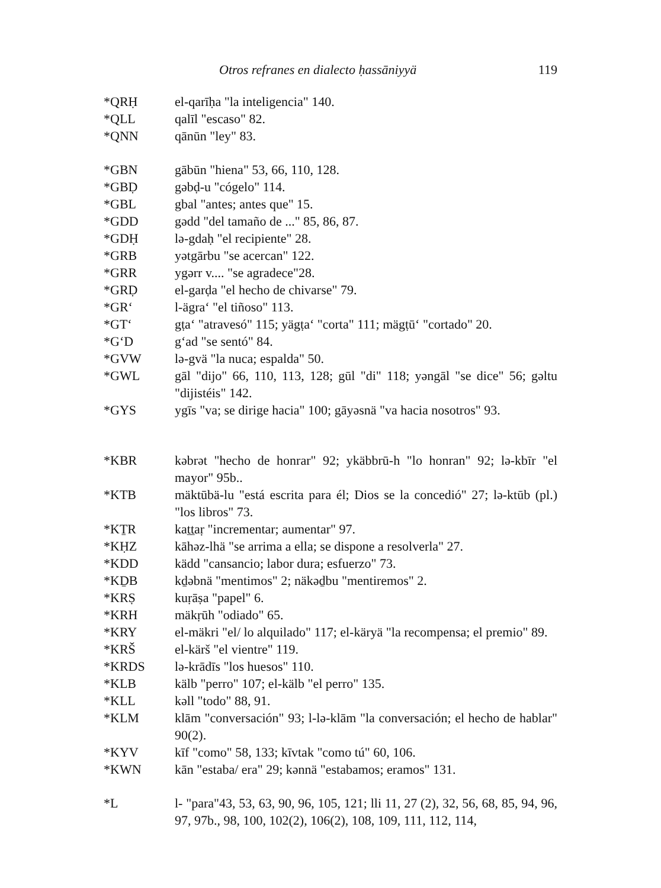Otros refranes en dialecto ḥassāniyyä 119
| *QRḤ | el-qarīḥa "la inteligencia" 140. |
| *QLL | qalīl "escaso" 82. |
| *QNN | qānūn "ley" 83. |
| *GBN | gābūn "hiena" 53, 66, 110, 128. |
| *GBḌ | gəbḍ-u "cógelo" 114. |
| *GBL | gbal "antes; antes que" 15. |
| *GDD | gədd "del tamaño de ..." 85, 86, 87. |
| *GDḤ | lə-gdaḥ "el recipiente" 28. |
| *GRB | yətgārbu "se acercan" 122. |
| *GRR | ygərr v.... "se agradece"28. |
| *GRḌ | el-garḍa "el hecho de chivarse" 79. |
| *GR‘ | l-ägra‘ "el tiñoso" 113. |
| *GT‘ | gṭa‘ "atravesó" 115; yägṭa‘ "corta" 111; mägṭū‘ "cortado" 20. |
| *G‘D | g‘ad "se sentó" 84. |
| *GVW | lə-gvä "la nuca; espalda" 50. |
| *GWL | gāl "dijo" 66, 110, 113, 128; gūl "di" 118; yəngāl "se dice" 56; gəltu "dijistéis" 142. |
| *GYS | ygīs "va; se dirige hacia" 100; gāyəsnä "va hacia nosotros" 93. |
| *KBR | kəbrət "hecho de honrar" 92; ykäbbrū-h "lo honran" 92; lə-kbīr "el mayor" 95b.. |
| *KTB | mäktūbä-lu "está escrita para él; Dios se la concedió" 27; lə-ktūb (pl.) "los libros" 73. |
| *KṮR | kaṯṯaṛ "incrementar; aumentar" 97. |
| *KḤZ | kāhəz-lhä "se arrima a ella; se dispone a resolverla" 27. |
| *KDD | kädd "cansancio; labor dura; esfuerzo" 73. |
| *KḎB | kḏəbnä "mentimos" 2; näkəḏbu "mentiremos" 2. |
| *KRṢ | kuṛāṣa "papel" 6. |
| *KRH | mäkṛūh "odiado" 65. |
| *KRY | el-mäkri "el/ lo alquilado" 117; el-käryä "la recompensa; el premio" 89. |
| *KRŠ | el-kärš "el vientre" 119. |
| *KRDS | lə-krādīs "los huesos" 110. |
| *KLB | kälb "perro" 107; el-kälb "el perro" 135. |
| *KLL | kəll "todo" 88, 91. |
| *KLM | klām "conversación" 93; l-lə-klām "la conversación; el hecho de hablar" 90(2). |
| *KYV | kīf "como" 58, 133; kīvtak "como tú" 60, 106. |
| *KWN | kān "estaba/ era" 29; kənnä "estabamos; eramos" 131. |
| *L | l- "para"43, 53, 63, 90, 96, 105, 121; lli 11, 27 (2), 32, 56, 68, 85, 94, 96, 97, 97b., 98, 100, 102(2), 106(2), 108, 109, 111, 112, 114, |